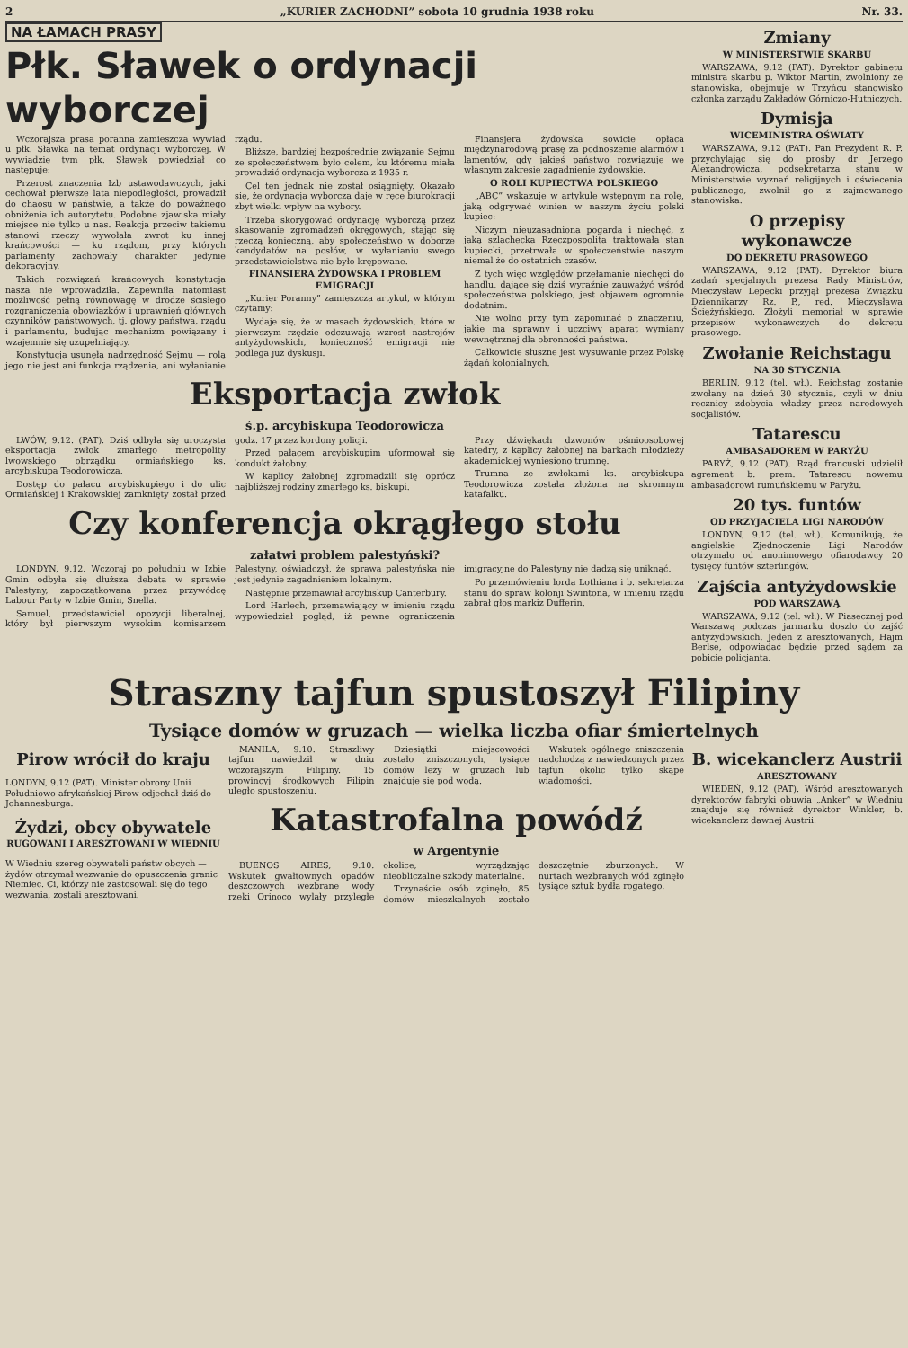2 „KURIER ZACHODNI” sobota 10 grudnia 1938 roku Nr. 33.
NA ŁAMACH PRASY
Płk. Sławek o ordynacji wyborczej
Wczorajsza prasa poranna zamieszcza wywiad u płk. Sławka na temat ordynacji wyborczej. W wywiadzie tym płk. Sławek powiedział co następuje:
Przerost znaczenia Izb ustawodawczych, jaki cechował pierwsze lata niepodległości, prowadził do chaosu w państwie, a także do poważnego obniżenia ich autorytetu. Podobne zjawiska miały miejsce nie tylko u nas. Reakcja przeciw takiemu stanowi rzeczy wywołała zwrot ku innej krańcowości — ku rządom, przy których parlamenty zachowały charakter jedynie dekoracyjny.
Takich rozwiązań krańcowych konstytucja nasza nie wprowadziła. Zapewniła natomiast możliwość pełną równowagę w drodze ścisłego rozgraniczenia obowiązków i uprawnień głównych czynników państwowych, tj. głowy państwa, rządu i parlamentu, budując mechanizm powiązany i wzajemnie się uzupełniający.
Konstytucja usunęła nadrzędność Sejmu — rolą jego nie jest ani funkcja rządzenia, ani wyłanianie rządu.
Bliższe, bardziej bezpośrednie związanie Sejmu ze społeczeństwem było celem, ku któremu miała prowadzić ordynacja wyborcza z 1935 r.
Cel ten jednak nie został osiągnięty. Okazało się, że ordynacja wyborcza daje w ręce biurokracji zbyt wielki wpływ na wybory.
Trzeba skorygować ordynację wyborczą przez skasowanie zgromadzeń okręgowych, stając się rzeczą konieczną, aby społeczeństwo w doborze kandydatów na posłów, w wyłanianiu swego przedstawicielstwa nie było krępowane.
FINANSIERA ŻYDOWSKA I PROBLEM EMIGRACJI
„Kurier Poranny” zamieszcza artykuł, w którym czytamy:
Wydaje się, że w masach żydowskich, które w pierwszym rzędzie odczuwają wzrost nastrojów antyżydowskich, konieczność emigracji nie podlega już dyskusji.
Finansjera żydowska sowicie opłaca międzynarodową prasę za podnoszenie alarmów i lamentów, gdy jakieś państwo rozwiązuje we własnym zakresie zagadnienie żydowskie.
O ROLI KUPIECTWA POLSKIEGO
„ABC” wskazuje w artykule wstępnym na rolę, jaką odgrywać winien w naszym życiu polski kupiec:
Niczym nieuzasadniona pogarda i niechęć, z jaką szlachecka Rzeczpospolita traktowała stan kupiecki, przetrwała w społeczeństwie naszym niemal że do ostatnich czasów.
Z tych więc względów przełamanie niechęci do handlu, dające się dziś wyraźnie zauważyć wśród społeczeństwa polskiego, jest objawem ogromnie dodatnim.
Nie wolno przy tym zapominać o znaczeniu, jakie ma sprawny i uczciwy aparat wymiany wewnętrznej dla obronności państwa.
Całkowicie słuszne jest wysuwanie przez Polskę żądań kolonialnych.
Eksportacja zwłok
ś.p. arcybiskupa Teodorowicza
LWÓW, 9.12. (PAT). Dziś odbyła się uroczysta eksportacja zwłok zmarłego metropolity lwowskiego obrządku ormiańskiego ks. arcybiskupa Teodorowicza.
Dostęp do pałacu arcybiskupiego i do ulic Ormiańskiej i Krakowskiej zamknięty został przed godz. 17 przez kordony policji.
Przed pałacem arcybiskupim uformował się kondukt żałobny.
W kaplicy żałobnej zgromadzili się oprócz najbliższej rodziny zmarłego ks. biskupi.
Przy dźwiękach dzwonów ośmioosobowej katedry, z kaplicy żałobnej na barkach młodzieży akademickiej wyniesiono trumnę.
Trumna ze zwłokami ks. arcybiskupa Teodorowicza została złożona na skromnym katafalku.
Czy konferencja okrągłego stołu
załatwi problem palestyński?
LONDYN, 9.12. Wczoraj po południu w Izbie Gmin odbyła się dłuższa debata w sprawie Palestyny, zapoczątkowana przez przywódcę Labour Party w Izbie Gmin, Snella.
Samuel, przedstawiciel opozycji liberalnej, który był pierwszym wysokim komisarzem Palestyny, oświadczył, że sprawa palestyńska nie jest jedynie zagadnieniem lokalnym.
Następnie przemawiał arcybiskup Canterbury.
Lord Harlech, przemawiający w imieniu rządu wypowiedział pogląd, iż pewne ograniczenia imigracyjne do Palestyny nie dadzą się uniknąć.
Po przemówieniu lorda Lothiana i b. sekretarza stanu do spraw kolonji Swintona, w imieniu rządu zabrał głos markiz Dufferin.
Zmiany
W MINISTERSTWIE SKARBU
WARSZAWA, 9.12 (PAT). Dyrektor gabinetu ministra skarbu p. Wiktor Martin, zwolniony ze stanowiska, obejmuje w Trzyńcu stanowisko członka zarządu Zakładów Górniczo-Hutniczych.
Dymisja
WICEMINISTRA OŚWIATY
WARSZAWA, 9.12 (PAT). Pan Prezydent R. P. przychylając się do prośby dr Jerzego Alexandrowicza, podsekretarza stanu w Ministerstwie wyznań religijnych i oświecenia publicznego, zwolnił go z zajmowanego stanowiska.
O przepisy wykonawcze
DO DEKRETU PRASOWEGO
WARSZAWA, 9.12 (PAT). Dyrektor biura zadań specjalnych prezesa Rady Ministrów, Mieczysław Lepecki przyjął prezesa Związku Dziennikarzy Rz. P., red. Mieczysława Ściężyńskiego. Złożyli memoriał w sprawie przepisów wykonawczych do dekretu prasowego.
Zwołanie Reichstagu
NA 30 STYCZNIA
BERLIN, 9.12 (tel. wł.). Reichstag zostanie zwołany na dzień 30 stycznia, czyli w dniu rocznicy zdobycia władzy przez narodowych socjalistów.
Tatarescu
AMBASADOREM W PARYŻU
PARYŻ, 9.12 (PAT). Rząd francuski udzielił agrement b. prem. Tatarescu nowemu ambasadorowi rumuńskiemu w Paryżu.
20 tys. funtów
OD PRZYJACIELA LIGI NARODÓW
LONDYN, 9.12 (tel. wł.). Komunikują, że angielskie Zjednoczenie Ligi Narodów otrzymało od anonimowego ofiarodawcy 20 tysięcy funtów szterlingów.
Zajścia antyżydowskie
POD WARSZAWĄ
WARSZAWA, 9.12 (tel. wł.). W Piasecznej pod Warszawą podczas jarmarku doszło do zajść antyżydowskich. Jeden z aresztowanych, Hajm Berlse, odpowiadać będzie przed sądem za pobicie policjanta.
Straszny tajfun spustoszył Filipiny
Tysiące domów w gruzach — wielka liczba ofiar śmiertelnych
Pirow wrócił do kraju
LONDYN, 9.12 (PAT). Minister obrony Unii Południowo-afrykańskiej Pirow odjechał dziś do Johannesburga.
Żydzi, obcy obywatele
RUGOWANI I ARESZTOWANI W WIEDNIU
W Wiedniu szereg obywateli państw obcych — żydów otrzymał wezwanie do opuszczenia granic Niemiec. Ci, którzy nie zastosowali się do tego wezwania, zostali aresztowani.
MANILA, 9.10. Straszliwy tajfun nawiedził w dniu wczorajszym Filipiny. 15 prowincyj środkowych Filipin uległo spustoszeniu.
Dziesiątki miejscowości zostało zniszczonych, tysiące domów leży w gruzach lub znajduje się pod wodą.
Wskutek ogólnego zniszczenia nadchodzą z nawiedzonych przez tajfun okolic tylko skąpe wiadomości.
Katastrofalna powódź
w Argentynie
BUENOS AIRES, 9.10. Wskutek gwałtownych opadów deszczowych wezbrane wody rzeki Orinoco wylały przyległe okolice, wyrządzając nieobliczalne szkody materialne.
Trzynaście osób zginęło, 85 domów mieszkalnych zostało doszczętnie zburzonych. W nurtach wezbranych wód zginęło tysiące sztuk bydła rogatego.
B. wicekanclerz Austrii
ARESZTOWANY
WIEDEŃ, 9.12 (PAT). Wśród aresztowanych dyrektorów fabryki obuwia „Anker” w Wiedniu znajduje się również dyrektor Winkler, b. wicekanclerz dawnej Austrii.